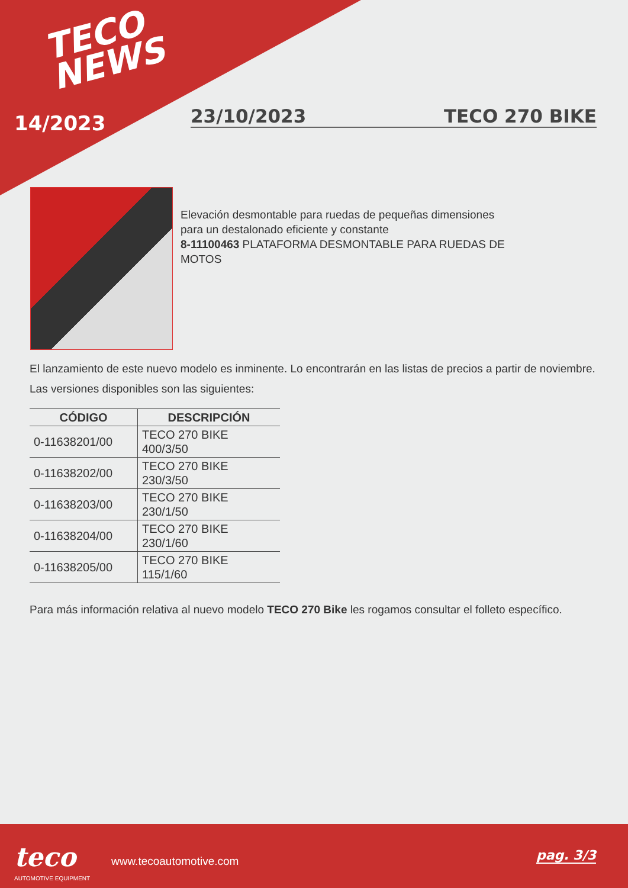TECO
NEWS
14/2023 23/10/2023 TECO 270 BIKE
Elevación desmontable para ruedas de pequeñas dimensiones para un destalonado eficiente y constante
8-11100463 PLATAFORMA DESMONTABLE PARA RUEDAS DE MOTOS
El lanzamiento de este nuevo modelo es inminente. Lo encontrarán en las listas de precios a partir de noviembre.
Las versiones disponibles son las siguientes:
| CÓDIGO | DESCRIPCIÓN |
| --- | --- |
| 0-11638201/00 | TECO 270 BIKE 400/3/50 |
| 0-11638202/00 | TECO 270 BIKE 230/3/50 |
| 0-11638203/00 | TECO 270 BIKE 230/1/50 |
| 0-11638204/00 | TECO 270 BIKE 230/1/60 |
| 0-11638205/00 | TECO 270 BIKE 115/1/60 |
Para más información relativa al nuevo modelo TECO 270 Bike les rogamos consultar el folleto específico.
teco
AUTOMOTIVE EQUIPMENT
www.tecoautomotive.com pag. 3/3